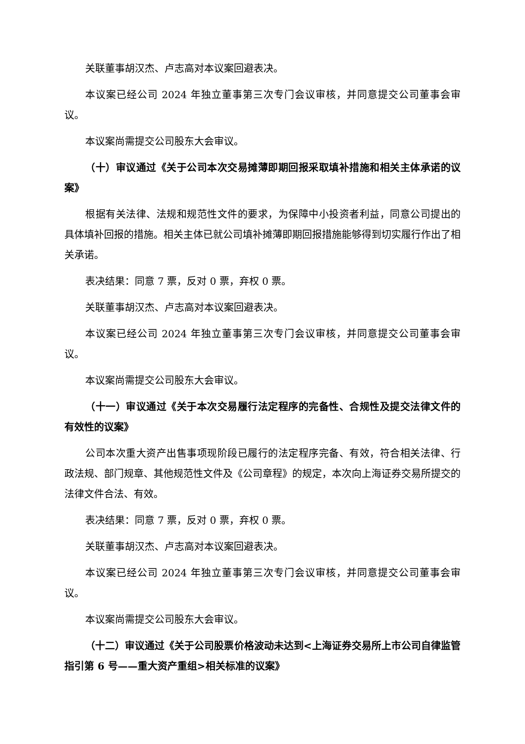关联董事胡汉杰、卢志高对本议案回避表决。
本议案已经公司 2024 年独立董事第三次专门会议审核，并同意提交公司董事会审议。
本议案尚需提交公司股东大会审议。
（十）审议通过《关于公司本次交易摊薄即期回报采取填补措施和相关主体承诺的议案》
根据有关法律、法规和规范性文件的要求，为保障中小投资者利益，同意公司提出的具体填补回报的措施。相关主体已就公司填补摊薄即期回报措施能够得到切实履行作出了相关承诺。
表决结果：同意 7 票，反对 0 票，弃权 0 票。
关联董事胡汉杰、卢志高对本议案回避表决。
本议案已经公司 2024 年独立董事第三次专门会议审核，并同意提交公司董事会审议。
本议案尚需提交公司股东大会审议。
（十一）审议通过《关于本次交易履行法定程序的完备性、合规性及提交法律文件的有效性的议案》
公司本次重大资产出售事项现阶段已履行的法定程序完备、有效，符合相关法律、行政法规、部门规章、其他规范性文件及《公司章程》的规定，本次向上海证券交易所提交的法律文件合法、有效。
表决结果：同意 7 票，反对 0 票，弃权 0 票。
关联董事胡汉杰、卢志高对本议案回避表决。
本议案已经公司 2024 年独立董事第三次专门会议审核，并同意提交公司董事会审议。
本议案尚需提交公司股东大会审议。
（十二）审议通过《关于公司股票价格波动未达到<上海证券交易所上市公司自律监管指引第 6 号——重大资产重组>相关标准的议案》